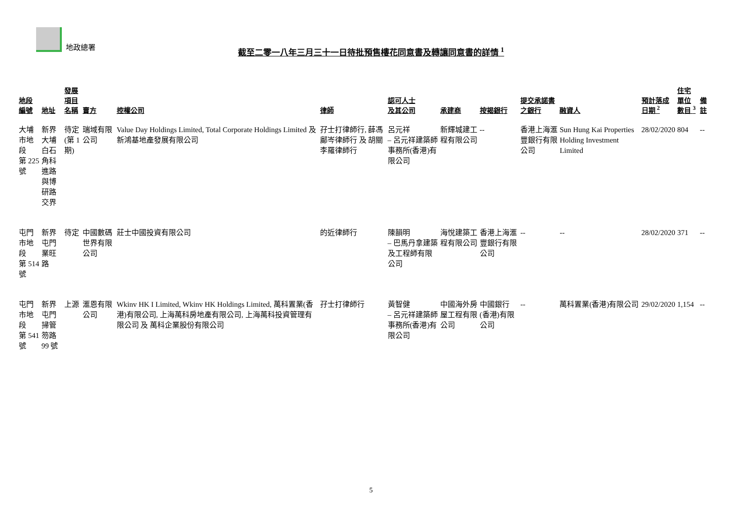地政總署
截至二零一八年三月三十一日待批預售樓花同意書及轉讓同意書的詳情 <sup>1</sup>
| 地段編號 | 地址 | 發展項目 名稱 | 賣方 | 控權公司 | 律師 | 認可人士 及其公司 | 承建商 | 按揭銀行 | 提交承諾書 之銀行 | 融資人 | 預計落成 日期 <sup>2</sup> | 住宅單位 數目 <sup>3</sup> | 備註 |
| --- | --- | --- | --- | --- | --- | --- | --- | --- | --- | --- | --- | --- | --- |
| 大埔市地段 第 225 號 | 新界大埔 白石角科進路 與博研路交界 | 待定 (第 1 期) | 瑞域有限公司 | Value Day Holdings Limited, Total Corporate Holdings Limited 及 新鴻基地產發展有限公司 | 孖士打律師行, 薛馮鄺岑律師行 及 胡關李羅律師行 | 呂元祥 – 呂元祥建築師事務所(香港)有限公司 | 新輝城建工程有限公司 | -- | 香港上海滙豐銀行有限公司 | Sun Hung Kai Properties Holding Investment Limited | 28/02/2020 | 804 | -- |
| 屯門市地段 第 514 號 | 新界屯門 業旺路 | 待定 | 中國數碼世界有限公司 | 莊士中國投資有限公司 | 的近律師行 | 陳韻明 – 巴馬丹拿建築及工程師有限公司 | 海悅建築工程有限公司 | 香港上海滙豐銀行有限公司 | -- | -- | 28/02/2020 | 371 | -- |
| 屯門市地段 第 541 號 | 新界屯門 掃管笏路 99 號 | 上源 | 滙恩有限公司 | Wkinv HK I Limited, Wkinv HK Holdings Limited, 萬科置業(香港)有限公司, 上海萬科房地產有限公司, 上海萬科投資管理有限公司 及 萬科企業股份有限公司 | 孖士打律師行 | 黃智健 – 呂元祥建築師事務所(香港)有限公司 | 中國海外房屋工程有限公司 | 中國銀行(香港)有限公司 | -- | 萬科置業(香港)有限公司 | 29/02/2020 | 1,154 | -- |
5